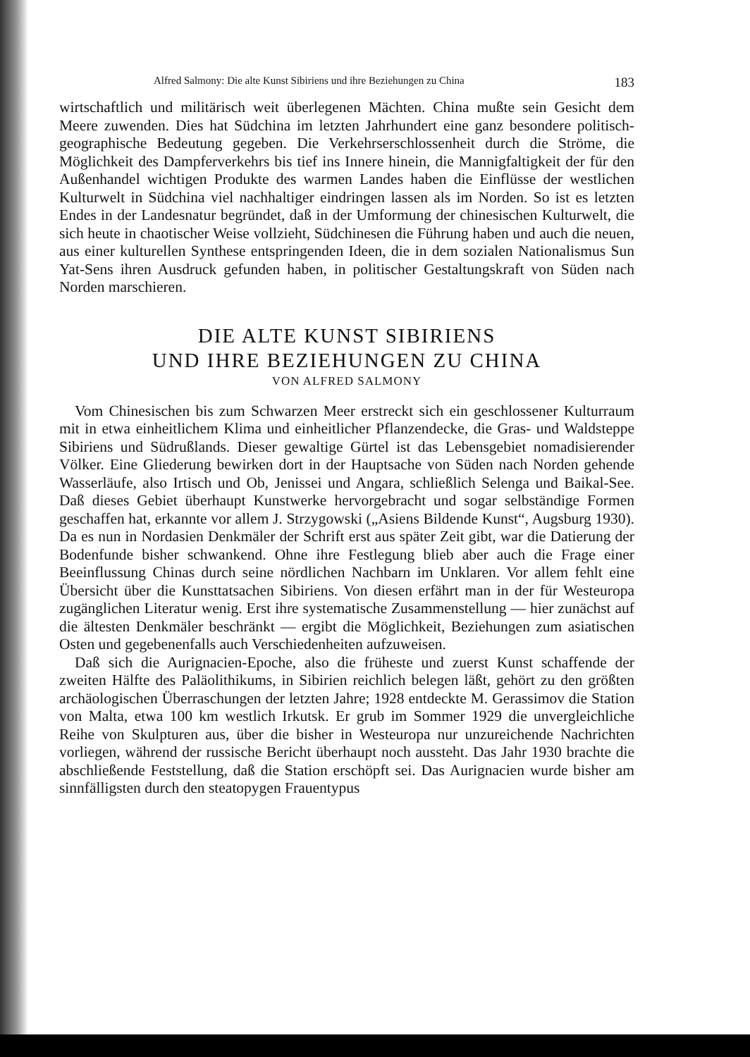Alfred Salmony: Die alte Kunst Sibiriens und ihre Beziehungen zu China 183
wirtschaftlich und militärisch weit überlegenen Mächten. China mußte sein Gesicht dem Meere zuwenden. Dies hat Südchina im letzten Jahrhundert eine ganz besondere politisch-geographische Bedeutung gegeben. Die Verkehrserschlossenheit durch die Ströme, die Möglichkeit des Dampferverkehrs bis tief ins Innere hinein, die Mannigfaltigkeit der für den Außenhandel wichtigen Produkte des warmen Landes haben die Einflüsse der westlichen Kulturwelt in Südchina viel nachhaltiger eindringen lassen als im Norden. So ist es letzten Endes in der Landesnatur begründet, daß in der Umformung der chinesischen Kulturwelt, die sich heute in chaotischer Weise vollzieht, Südchinesen die Führung haben und auch die neuen, aus einer kulturellen Synthese entspringenden Ideen, die in dem sozialen Nationalismus Sun Yat-Sens ihren Ausdruck gefunden haben, in politischer Gestaltungskraft von Süden nach Norden marschieren.
DIE ALTE KUNST SIBIRIENS
UND IHRE BEZIEHUNGEN ZU CHINA
VON ALFRED SALMONY
Vom Chinesischen bis zum Schwarzen Meer erstreckt sich ein geschlossener Kulturraum mit in etwa einheitlichem Klima und einheitlicher Pflanzendecke, die Gras- und Waldsteppe Sibiriens und Südrußlands. Dieser gewaltige Gürtel ist das Lebensgebiet nomadisierender Völker. Eine Gliederung bewirken dort in der Hauptsache von Süden nach Norden gehende Wasserläufe, also Irtisch und Ob, Jenissei und Angara, schließlich Selenga und Baikal-See. Daß dieses Gebiet überhaupt Kunstwerke hervorgebracht und sogar selbständige Formen geschaffen hat, erkannte vor allem J. Strzygowski („Asiens Bildende Kunst“, Augsburg 1930). Da es nun in Nordasien Denkmäler der Schrift erst aus später Zeit gibt, war die Datierung der Bodenfunde bisher schwankend. Ohne ihre Festlegung blieb aber auch die Frage einer Beeinflussung Chinas durch seine nördlichen Nachbarn im Unklaren. Vor allem fehlt eine Übersicht über die Kunsttatsachen Sibiriens. Von diesen erfährt man in der für Westeuropa zugänglichen Literatur wenig. Erst ihre systematische Zusammenstellung — hier zunächst auf die ältesten Denkmäler beschränkt — ergibt die Möglichkeit, Beziehungen zum asiatischen Osten und gegebenenfalls auch Verschiedenheiten aufzuweisen.
Daß sich die Aurignacien-Epoche, also die früheste und zuerst Kunst schaffende der zweiten Hälfte des Paläolithikums, in Sibirien reichlich belegen läßt, gehört zu den größten archäologischen Überraschungen der letzten Jahre; 1928 entdeckte M. Gerassimov die Station von Malta, etwa 100 km westlich Irkutsk. Er grub im Sommer 1929 die unvergleichliche Reihe von Skulpturen aus, über die bisher in Westeuropa nur unzureichende Nachrichten vorliegen, während der russische Bericht überhaupt noch aussteht. Das Jahr 1930 brachte die abschließende Feststellung, daß die Station erschöpft sei. Das Aurignacien wurde bisher am sinnfälligsten durch den steatopygen Frauentypus